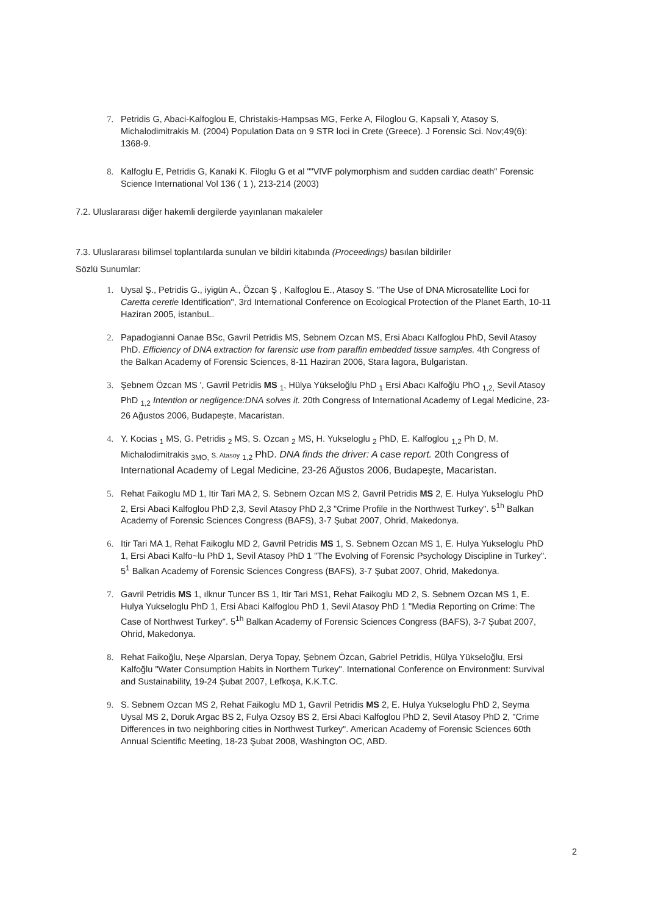7. Petridis G, Abaci-Kalfoglou E, Christakis-Hampsas MG, Ferke A, Filoglou G, Kapsali Y, Atasoy S, Michalodimitrakis M. (2004) Population Data on 9 STR loci in Crete (Greece). J Forensic Sci. Nov;49(6): 1368-9.
8. Kalfoglu E, Petridis G, Kanaki K. Filoglu G et al ""VlVF polymorphism and sudden cardiac death" Forensic Science International Vol 136 ( 1 ), 213-214 (2003)
7.2. Uluslararası diğer hakemli dergilerde yayınlanan makaleler
7.3. Uluslararası bilimsel toplantılarda sunulan ve bildiri kitabında (Proceedings) basılan bildiriler
Sözlü Sunumlar:
1. Uysal Ş., Petridis G., iyigün A., Özcan Ş , Kalfoglou E., Atasoy S. "The Use of DNA Microsatellite Loci for Caretta ceretie Identification", 3rd International Conference on Ecological Protection of the Planet Earth, 10-11 Haziran 2005, istanbuL.
2. Papadogianni Oanae BSc, Gavril Petridis MS, Sebnem Ozcan MS, Ersi Abacı Kalfoglou PhD, Sevil Atasoy PhD. Efficiency of DNA extraction for farensic use from paraffin embedded tissue samples. 4th Congress of the Balkan Academy of Forensic Sciences, 8-11 Haziran 2006, Stara lagora, Bulgaristan.
3. Şebnem Özcan MS ', Gavril Petridis MS <sub>1</sub>, Hülya Yükseloğlu PhD <sub>1</sub> Ersi Abacı Kalfoğlu PhO <sub>1,2,</sub> Sevil Atasoy PhD <sub>1,2</sub> Intention or negligence:DNA solves it. 20th Congress of International Academy of Legal Medicine, 23-26 Ağustos 2006, Budapeşte, Macaristan.
4. Y. Kocias <sub>1</sub> MS, G. Petridis <sub>2</sub> MS, S. Ozcan <sub>2</sub> MS, H. Yukseloglu <sub>2</sub> PhD, E. Kalfoglou <sub>1,2</sub> Ph D, M. Michalodimitrakis <sub>3MO,</sub> S. Atasoy <sub>1,2</sub> PhD. DNA finds the driver: A case report. 20th Congress of
International Academy of Legal Medicine, 23-26 Ağustos 2006, Budapeşte, Macaristan.
5. Rehat Faikoglu MD 1, Itir Tari MA 2, S. Sebnem Ozcan MS 2, Gavril Petridis MS 2, E. Hulya Yukseloglu PhD 2, Ersi Abaci Kalfoglou PhD 2,3, Sevil Atasoy PhD 2,3 "Crime Profile in the Northwest Turkey". 5<sup>1h</sup> Balkan Academy of Forensic Sciences Congress (BAFS), 3-7 Şubat 2007, Ohrid, Makedonya.
6. Itir Tari MA 1, Rehat Faikoglu MD 2, Gavril Petridis MS 1, S. Sebnem Ozcan MS 1, E. Hulya Yukseloglu PhD 1, Ersi Abaci Kalfo~lu PhD 1, Sevil Atasoy PhD 1 "The Evolving of Forensic Psychology Discipline in Turkey". 5<sup>1</sup> Balkan Academy of Forensic Sciences Congress (BAFS), 3-7 Şubat 2007, Ohrid, Makedonya.
7. Gavril Petridis MS 1, ılknur Tuncer BS 1, Itir Tari MS1, Rehat Faikoglu MD 2, S. Sebnem Ozcan MS 1, E. Hulya Yukseloglu PhD 1, Ersi Abaci Kalfoglou PhD 1, Sevil Atasoy PhD 1 "Media Reporting on Crime: The Case of Northwest Turkey". 5<sup>1h</sup> Balkan Academy of Forensic Sciences Congress (BAFS), 3-7 Şubat 2007, Ohrid, Makedonya.
8. Rehat Faikoğlu, Neşe Alparslan, Derya Topay, Şebnem Özcan, Gabriel Petridis, Hülya Yükseloğlu, Ersi Kalfoğlu "Water Consumption Habits in Northern Turkey". International Conference on Environment: Survival and Sustainability, 19-24 Şubat 2007, Lefkoşa, K.K.T.C.
9. S. Sebnem Ozcan MS 2, Rehat Faikoglu MD 1, Gavril Petridis MS 2, E. Hulya Yukseloglu PhD 2, Seyma Uysal MS 2, Doruk Argac BS 2, Fulya Ozsoy BS 2, Ersi Abaci Kalfoglou PhD 2, Sevil Atasoy PhD 2, "Crime Differences in two neighboring cities in Northwest Turkey". American Academy of Forensic Sciences 60th Annual Scientific Meeting, 18-23 Şubat 2008, Washington OC, ABD.
2